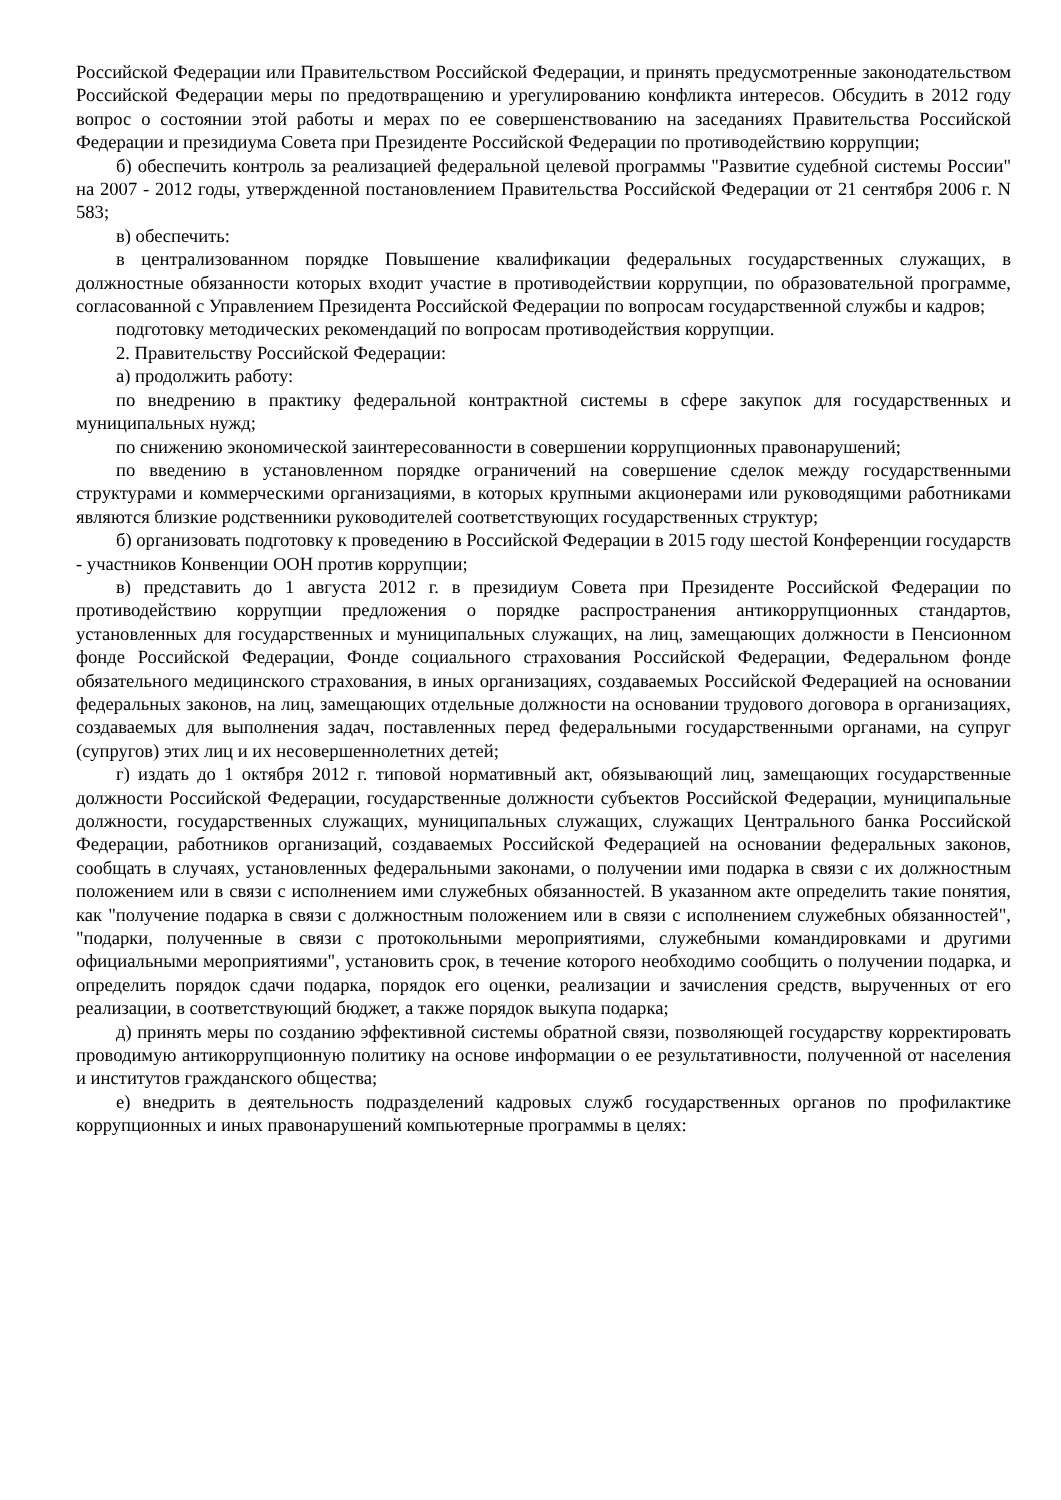Российской Федерации или Правительством Российской Федерации, и принять предусмотренные законодательством Российской Федерации меры по предотвращению и урегулированию конфликта интересов. Обсудить в 2012 году вопрос о состоянии этой работы и мерах по ее совершенствованию на заседаниях Правительства Российской Федерации и президиума Совета при Президенте Российской Федерации по противодействию коррупции;
б) обеспечить контроль за реализацией федеральной целевой программы "Развитие судебной системы России" на 2007 - 2012 годы, утвержденной постановлением Правительства Российской Федерации от 21 сентября 2006 г. N 583;
в) обеспечить:
в централизованном порядке Повышение квалификации федеральных государственных служащих, в должностные обязанности которых входит участие в противодействии коррупции, по образовательной программе, согласованной с Управлением Президента Российской Федерации по вопросам государственной службы и кадров;
подготовку методических рекомендаций по вопросам противодействия коррупции.
2. Правительству Российской Федерации:
а) продолжить работу:
по внедрению в практику федеральной контрактной системы в сфере закупок для государственных и муниципальных нужд;
по снижению экономической заинтересованности в совершении коррупционных правонарушений;
по введению в установленном порядке ограничений на совершение сделок между государственными структурами и коммерческими организациями, в которых крупными акционерами или руководящими работниками являются близкие родственники руководителей соответствующих государственных структур;
б) организовать подготовку к проведению в Российской Федерации в 2015 году шестой Конференции государств - участников Конвенции ООН против коррупции;
в) представить до 1 августа 2012 г. в президиум Совета при Президенте Российской Федерации по противодействию коррупции предложения о порядке распространения антикоррупционных стандартов, установленных для государственных и муниципальных служащих, на лиц, замещающих должности в Пенсионном фонде Российской Федерации, Фонде социального страхования Российской Федерации, Федеральном фонде обязательного медицинского страхования, в иных организациях, создаваемых Российской Федерацией на основании федеральных законов, на лиц, замещающих отдельные должности на основании трудового договора в организациях, создаваемых для выполнения задач, поставленных перед федеральными государственными органами, на супруг (супругов) этих лиц и их несовершеннолетних детей;
г) издать до 1 октября 2012 г. типовой нормативный акт, обязывающий лиц, замещающих государственные должности Российской Федерации, государственные должности субъектов Российской Федерации, муниципальные должности, государственных служащих, муниципальных служащих, служащих Центрального банка Российской Федерации, работников организаций, создаваемых Российской Федерацией на основании федеральных законов, сообщать в случаях, установленных федеральными законами, о получении ими подарка в связи с их должностным положением или в связи с исполнением ими служебных обязанностей. В указанном акте определить такие понятия, как "получение подарка в связи с должностным положением или в связи с исполнением служебных обязанностей", "подарки, полученные в связи с протокольными мероприятиями, служебными командировками и другими официальными мероприятиями", установить срок, в течение которого необходимо сообщить о получении подарка, и определить порядок сдачи подарка, порядок его оценки, реализации и зачисления средств, вырученных от его реализации, в соответствующий бюджет, а также порядок выкупа подарка;
д) принять меры по созданию эффективной системы обратной связи, позволяющей государству корректировать проводимую антикоррупционную политику на основе информации о ее результативности, полученной от населения и институтов гражданского общества;
е) внедрить в деятельность подразделений кадровых служб государственных органов по профилактике коррупционных и иных правонарушений компьютерные программы в целях: